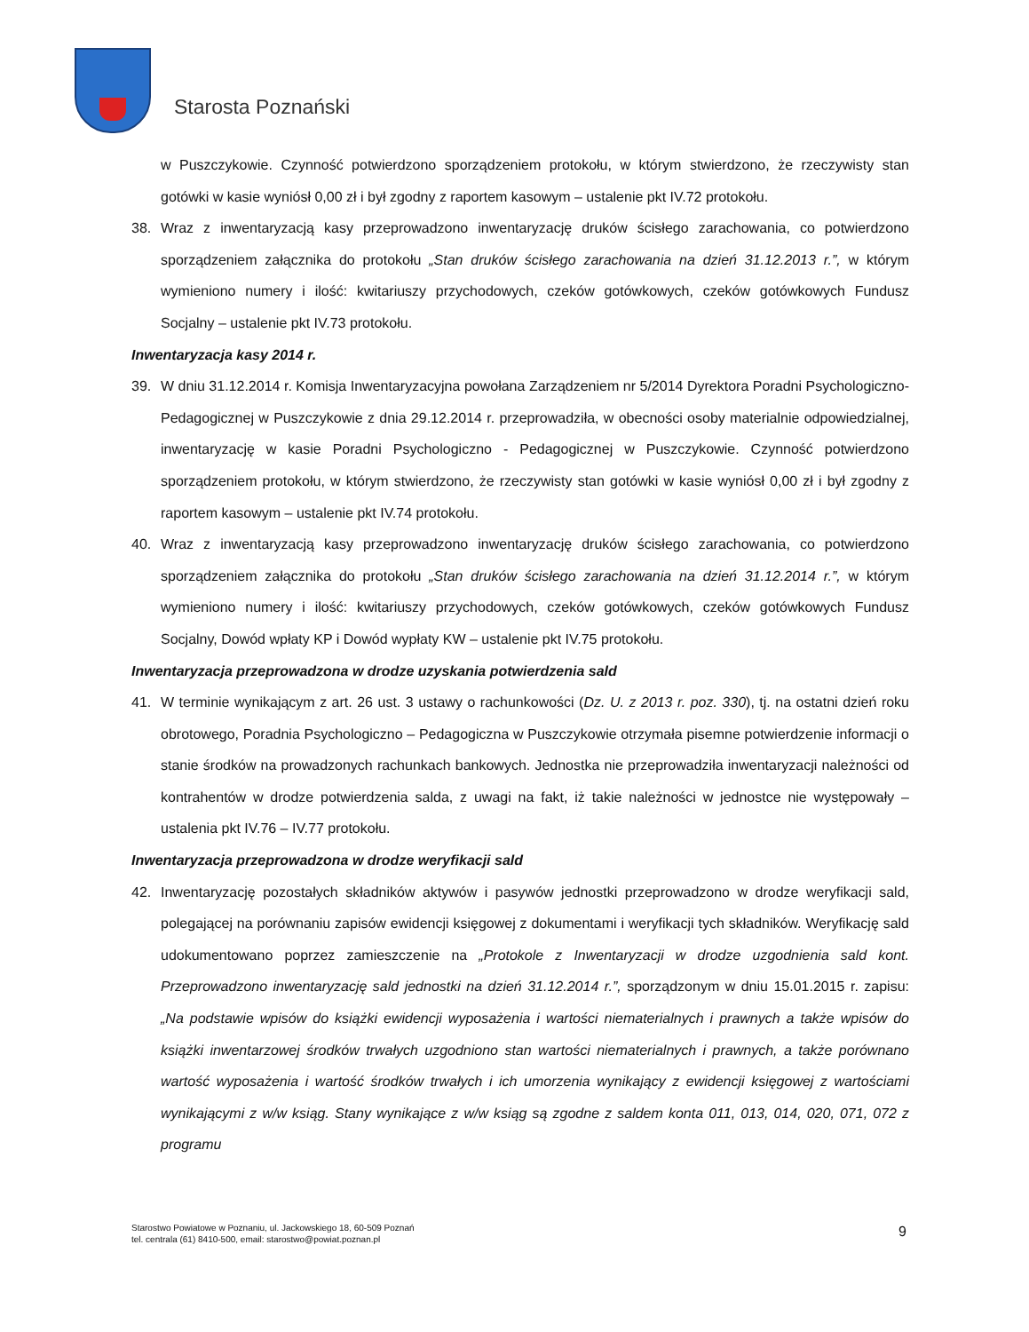Starosta Poznański
w Puszczykowie. Czynność potwierdzono sporządzeniem protokołu, w którym stwierdzono, że rzeczywisty stan gotówki w kasie wyniósł 0,00 zł i był zgodny z raportem kasowym – ustalenie pkt IV.72 protokołu.
38. Wraz z inwentaryzacją kasy przeprowadzono inwentaryzację druków ścisłego zarachowania, co potwierdzono sporządzeniem załącznika do protokołu „Stan druków ścisłego zarachowania na dzień 31.12.2013 r.”, w którym wymieniono numery i ilość: kwitariuszy przychodowych, czeków gotówkowych, czeków gotówkowych Fundusz Socjalny – ustalenie pkt IV.73 protokołu.
Inwentaryzacja kasy 2014 r.
39. W dniu 31.12.2014 r. Komisja Inwentaryzacyjna powołana Zarządzeniem nr 5/2014 Dyrektora Poradni Psychologiczno-Pedagogicznej w Puszczykowie z dnia 29.12.2014 r. przeprowadziła, w obecności osoby materialnie odpowiedzialnej, inwentaryzację w kasie Poradni Psychologiczno - Pedagogicznej w Puszczykowie. Czynność potwierdzono sporządzeniem protokołu, w którym stwierdzono, że rzeczywisty stan gotówki w kasie wyniósł 0,00 zł i był zgodny z raportem kasowym – ustalenie pkt IV.74 protokołu.
40. Wraz z inwentaryzacją kasy przeprowadzono inwentaryzację druków ścisłego zarachowania, co potwierdzono sporządzeniem załącznika do protokołu „Stan druków ścisłego zarachowania na dzień 31.12.2014 r.”, w którym wymieniono numery i ilość: kwitariuszy przychodowych, czeków gotówkowych, czeków gotówkowych Fundusz Socjalny, Dowód wpłaty KP i Dowód wypłaty KW – ustalenie pkt IV.75 protokołu.
Inwentaryzacja przeprowadzona w drodze uzyskania potwierdzenia sald
41. W terminie wynikającym z art. 26 ust. 3 ustawy o rachunkowości (Dz. U. z 2013 r. poz. 330), tj. na ostatni dzień roku obrotowego, Poradnia Psychologiczno – Pedagogiczna w Puszczykowie otrzymała pisemne potwierdzenie informacji o stanie środków na prowadzonych rachunkach bankowych. Jednostka nie przeprowadziła inwentaryzacji należności od kontrahentów w drodze potwierdzenia salda, z uwagi na fakt, iż takie należności w jednostce nie występowały – ustalenia pkt IV.76 – IV.77 protokołu.
Inwentaryzacja przeprowadzona w drodze weryfikacji sald
42. Inwentaryzację pozostałych składników aktywów i pasywów jednostki przeprowadzono w drodze weryfikacji sald, polegającej na porównaniu zapisów ewidencji księgowej z dokumentami i weryfikacji tych składników. Weryfikację sald udokumentowano poprzez zamieszczenie na „Protokole z Inwentaryzacji w drodze uzgodnienia sald kont. Przeprowadzono inwentaryzację sald jednostki na dzień 31.12.2014 r.”, sporządzonym w dniu 15.01.2015 r. zapisu: „Na podstawie wpisów do książki ewidencji wyposażenia i wartości niematerialnych i prawnych a także wpisów do książki inwentarzowej środków trwałych uzgodniono stan wartości niematerialnych i prawnych, a także porównano wartość wyposażenia i wartość środków trwałych i ich umorzenia wynikający z ewidencji księgowej z wartościami wynikającymi z w/w ksiąg. Stany wynikające z w/w ksiąg są zgodne z saldem konta 011, 013, 014, 020, 071, 072 z programu
Starostwo Powiatowe w Poznaniu, ul. Jackowskiego 18, 60-509 Poznań
tel. centrala (61) 8410-500, email: starostwo@powiat.poznan.pl
9